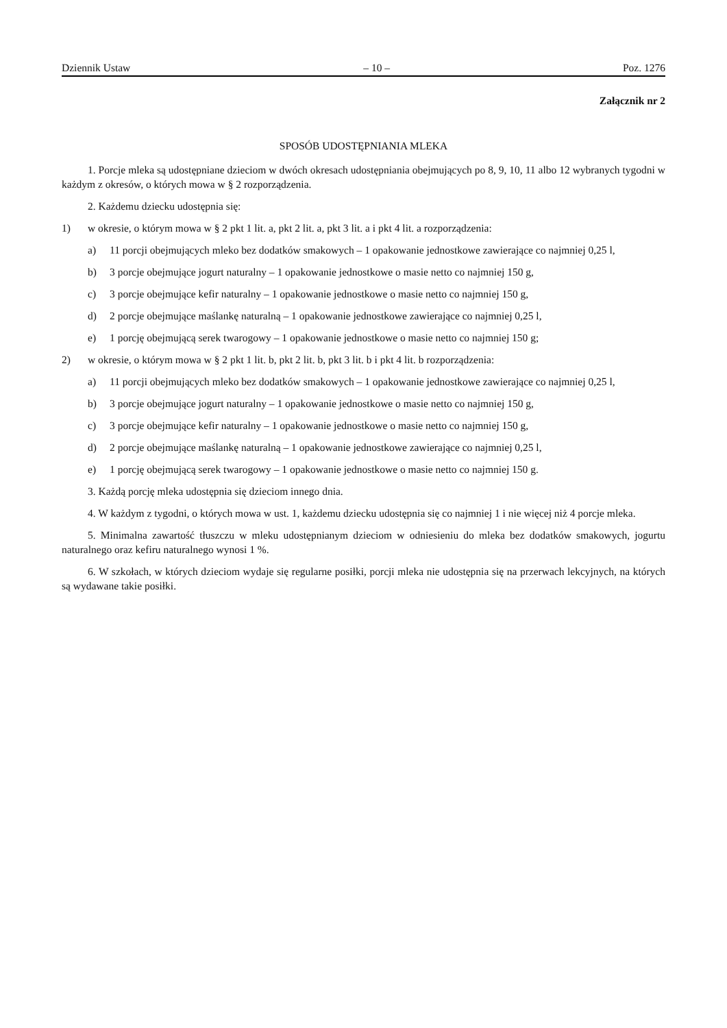Dziennik Ustaw – 10 – Poz. 1276
Załącznik nr 2
SPOSÓB UDOSTĘPNIANIA MLEKA
1. Porcje mleka są udostępniane dzieciom w dwóch okresach udostępniania obejmujących po 8, 9, 10, 11 albo 12 wybranych tygodni w każdym z okresów, o których mowa w § 2 rozporządzenia.
2. Każdemu dziecku udostępnia się:
1) w okresie, o którym mowa w § 2 pkt 1 lit. a, pkt 2 lit. a, pkt 3 lit. a i pkt 4 lit. a rozporządzenia:
a) 11 porcji obejmujących mleko bez dodatków smakowych – 1 opakowanie jednostkowe zawierające co najmniej 0,25 l,
b) 3 porcje obejmujące jogurt naturalny – 1 opakowanie jednostkowe o masie netto co najmniej 150 g,
c) 3 porcje obejmujące kefir naturalny – 1 opakowanie jednostkowe o masie netto co najmniej 150 g,
d) 2 porcje obejmujące maślankę naturalną – 1 opakowanie jednostkowe zawierające co najmniej 0,25 l,
e) 1 porcję obejmującą serek twarogowy – 1 opakowanie jednostkowe o masie netto co najmniej 150 g;
2) w okresie, o którym mowa w § 2 pkt 1 lit. b, pkt 2 lit. b, pkt 3 lit. b i pkt 4 lit. b rozporządzenia:
a) 11 porcji obejmujących mleko bez dodatków smakowych – 1 opakowanie jednostkowe zawierające co najmniej 0,25 l,
b) 3 porcje obejmujące jogurt naturalny – 1 opakowanie jednostkowe o masie netto co najmniej 150 g,
c) 3 porcje obejmujące kefir naturalny – 1 opakowanie jednostkowe o masie netto co najmniej 150 g,
d) 2 porcje obejmujące maślankę naturalną – 1 opakowanie jednostkowe zawierające co najmniej 0,25 l,
e) 1 porcję obejmującą serek twarogowy – 1 opakowanie jednostkowe o masie netto co najmniej 150 g.
3. Każdą porcję mleka udostępnia się dzieciom innego dnia.
4. W każdym z tygodni, o których mowa w ust. 1, każdemu dziecku udostępnia się co najmniej 1 i nie więcej niż 4 porcje mleka.
5. Minimalna zawartość tłuszczu w mleku udostępnianym dzieciom w odniesieniu do mleka bez dodatków smakowych, jogurtu naturalnego oraz kefiru naturalnego wynosi 1 %.
6. W szkołach, w których dzieciom wydaje się regularne posiłki, porcji mleka nie udostępnia się na przerwach lekcyjnych, na których są wydawane takie posiłki.